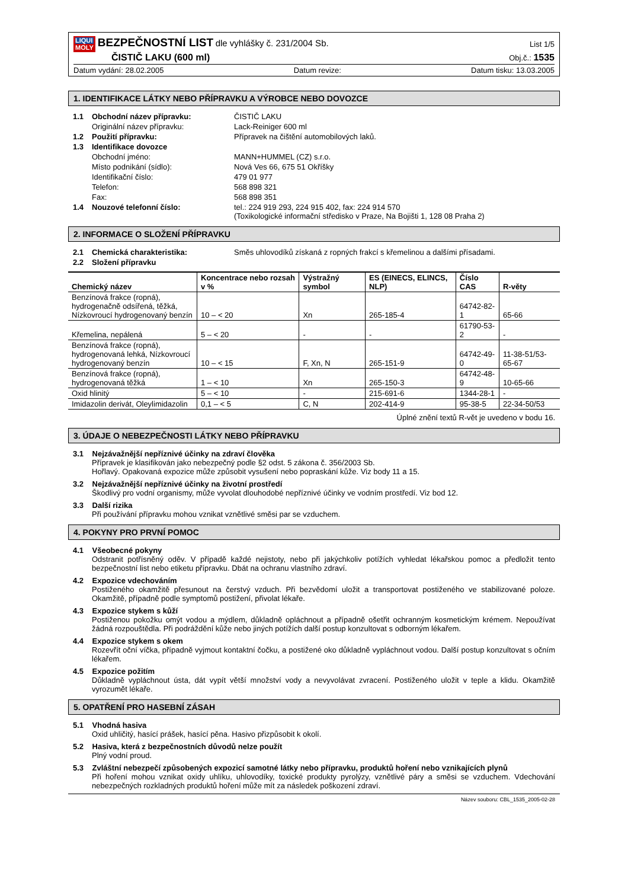LIQUI MOLY BEZPEČNOSTNÍ LIST dle vyhlášky č. 231/2004 Sb.
List 1/5
ČISTIČ LAKU (600 ml)
Obj.č.: 1535
Datum vydání: 28.02.2005 Datum revize: Datum tisku: 13.03.2005
1. IDENTIFIKACE LÁTKY NEBO PŘÍPRAVKU A VÝROBCE NEBO DOVOZCE
1.1 Obchodní název přípravku: ČISTIČ LAKU
Originální název přípravku: Lack-Reiniger 600 ml
1.2 Použití přípravku: Přípravek na čištění automobilových laků.
1.3 Identifikace dovozce
Obchodní jméno: MANN+HUMMEL (CZ) s.r.o.
Místo podnikání (sídlo): Nová Ves 66, 675 51 Okříšky
Identifikační číslo: 479 01 977
Telefon: 568 898 321
Fax: 568 898 351
1.4 Nouzové telefonní číslo: tel.: 224 919 293, 224 915 402, fax: 224 914 570
(Toxikologické informační středisko v Praze, Na Bojišti 1, 128 08 Praha 2)
2. INFORMACE O SLOŽENÍ PŘÍPRAVKU
2.1 Chemická charakteristika: Směs uhlovodíků získaná z ropných frakcí s křemelinou a dalšími přísadami.
2.2 Složení přípravku
| Chemický název | Koncentrace nebo rozsah v % | Výstražný symbol | ES (EINECS, ELINCS, NLP) | Číslo CAS | R-věty |
| --- | --- | --- | --- | --- | --- |
| Benzínová frakce (ropná), hydrogenačně odsířená, těžká, Nízkovroucí hydrogenovaný benzín | 10 – < 20 | Xn | 265-185-4 | 64742-82-1 | 65-66 |
| Křemelina, nepálená | 5 – < 20 | - | - | 61790-53-2 | - |
| Benzínová frakce (ropná), hydrogenovaná lehká, Nízkovroucí hydrogenovaný benzín | 10 – < 15 | F, Xn, N | 265-151-9 | 64742-49-0 | 11-38-51/53-65-67 |
| Benzínová frakce (ropná), hydrogenovaná těžká | 1 – < 10 | Xn | 265-150-3 | 64742-48-9 | 10-65-66 |
| Oxid hlinitý | 5 – < 10 | - | 215-691-6 | 1344-28-1 | - |
| Imidazolin derivát, Oleylimidazolin | 0,1 – < 5 | C, N | 202-414-9 | 95-38-5 | 22-34-50/53 |
Úplné znění textů R-vět je uvedeno v bodu 16.
3. ÚDAJE O NEBEZPEČNOSTI LÁTKY NEBO PŘÍPRAVKU
3.1 Nejzávažnější nepříznivé účinky na zdraví člověka
Přípravek je klasifikován jako nebezpečný podle §2 odst. 5 zákona č. 356/2003 Sb.
Hořlavý. Opakovaná expozice může způsobit vysušení nebo popraskání kůže. Viz body 11 a 15.
3.2 Nejzávažnější nepříznivé účinky na životní prostředí
Škodlivý pro vodní organismy, může vyvolat dlouhodobé nepříznivé účinky ve vodním prostředí. Viz bod 12.
3.3 Další rizika
Při používání přípravku mohou vznikat vznětlivé směsi par se vzduchem.
4. POKYNY PRO PRVNÍ POMOC
4.1 Všeobecné pokyny
Odstranit potřísněný oděv. V případě každé nejistoty, nebo při jakýchkoliv potížích vyhledat lékařskou pomoc a předložit tento bezpečnostní list nebo etiketu přípravku. Dbát na ochranu vlastního zdraví.
4.2 Expozice vdechováním
Postiženého okamžitě přesunout na čerstvý vzduch. Při bezvědomí uložit a transportovat postiženého ve stabilizované poloze. Okamžitě, případně podle symptomů postižení, přivolat lékaře.
4.3 Expozice stykem s kůží
Postiženou pokožku omýt vodou a mýdlem, důkladně opláchnout a případně ošetřit ochranným kosmetickým krémem. Nepoužívat žádná rozpouštědla. Při podráždění kůže nebo jiných potížích další postup konzultovat s odborným lékařem.
4.4 Expozice stykem s okem
Rozevřít oční víčka, případně vyjmout kontaktní čočku, a postižené oko důkladně vypláchnout vodou. Další postup konzultovat s očním lékařem.
4.5 Expozice požitím
Důkladně vypláchnout ústa, dát vypít větší množství vody a nevyvolávat zvracení. Postiženého uložit v teple a klidu. Okamžitě vyrozumět lékaře.
5. OPATŘENÍ PRO HASEBNÍ ZÁSAH
5.1 Vhodná hasiva
Oxid uhličitý, hasící prášek, hasící pěna. Hasivo přizpůsobit k okolí.
5.2 Hasiva, která z bezpečnostních důvodů nelze použít
Plný vodní proud.
5.3 Zvláštní nebezpečí způsobených expozicí samotné látky nebo přípravku, produktů hoření nebo vznikajících plynů
Při hoření mohou vznikat oxidy uhlíku, uhlovodíky, toxické produkty pyrolýzy, vznětlivé páry a směsi se vzduchem. Vdechování nebezpečných rozkladných produktů hoření může mít za následek poškození zdraví.
Název souboru: CBL_1535_2005-02-28